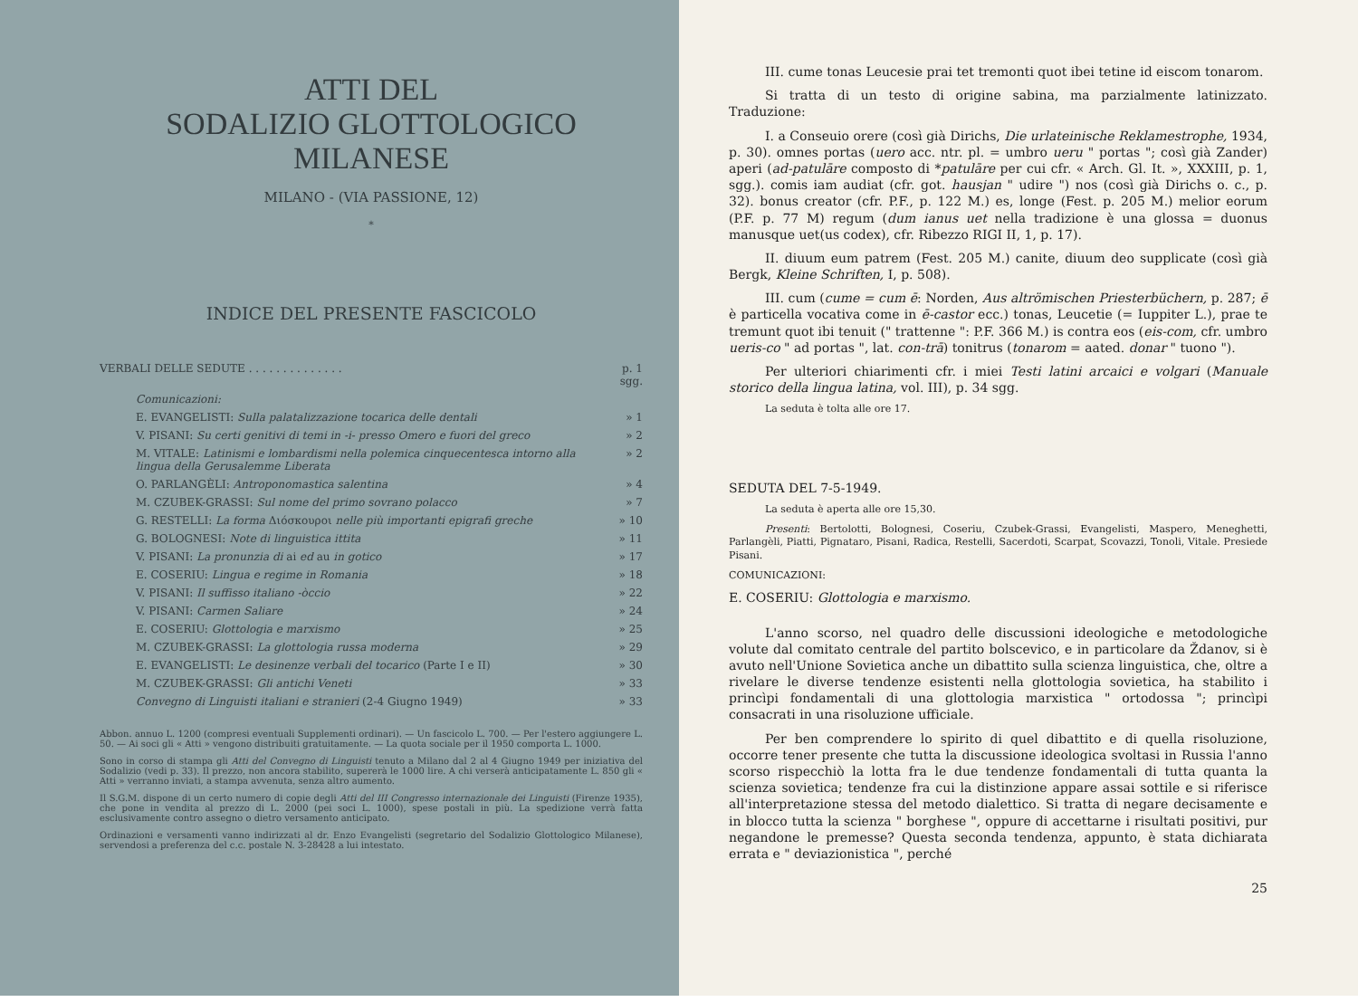ATTI DEL
SODALIZIO GLOTTOLOGICO MILANESE
MILANO - (VIA PASSIONE, 12)
*
INDICE DEL PRESENTE FASCICOLO
| VERBALI DELLE SEDUTE . . . . . . . . . . . . . . | p. 1 sgg. |
| Comunicazioni: | |
| E. EVANGELISTI: Sulla palatalizzazione tocarica delle dentali | » 1 |
| V. PISANI: Su certi genitivi di temi in -i- presso Omero e fuori del greco | » 2 |
| M. VITALE: Latinismi e lombardismi nella polemica cinquecentesca intorno alla lingua della Gerusalemme Liberata | » 2 |
| O. PARLANGÈLI: Antroponomastica salentina | » 4 |
| M. CZUBEK-GRASSI: Sul nome del primo sovrano polacco | » 7 |
| G. RESTELLI: La forma Διόσκουροι nelle più importanti epigrafi greche | » 10 |
| G. BOLOGNESI: Note di linguistica ittita | » 11 |
| V. PISANI: La pronunzia di ai ed au in gotico | » 17 |
| E. COSERIU: Lingua e regime in Romania | » 18 |
| V. PISANI: Il suffisso italiano -òccio | » 22 |
| V. PISANI: Carmen Saliare | » 24 |
| E. COSERIU: Glottologia e marxismo | » 25 |
| M. CZUBEK-GRASSI: La glottologia russa moderna | » 29 |
| E. EVANGELISTI: Le desinenze verbali del tocarico (Parte I e II) | » 30 |
| M. CZUBEK-GRASSI: Gli antichi Veneti | » 33 |
| Convegno di Linguisti italiani e stranieri (2-4 Giugno 1949) | » 33 |
Abbon. annuo L. 1200 (compresi eventuali Supplementi ordinari). — Un fascicolo L. 700. — Per l'estero aggiungere L. 50. — Ai soci gli « Atti » vengono distribuiti gratuitamente. — La quota sociale per il 1950 comporta L. 1000.
Sono in corso di stampa gli Atti del Convegno di Linguisti tenuto a Milano dal 2 al 4 Giugno 1949 per iniziativa del Sodalizio (vedi p. 33). Il prezzo, non ancora stabilito, supererà le 1000 lire. A chi verserà anticipatamente L. 850 gli « Atti » verranno inviati, a stampa avvenuta, senza altro aumento.
Il S.G.M. dispone di un certo numero di copie degli Atti del III Congresso internazionale dei Linguisti (Firenze 1935), che pone in vendita al prezzo di L. 2000 (pei soci L. 1000), spese postali in più. La spedizione verrà fatta esclusivamente contro assegno o dietro versamento anticipato.
Ordinazioni e versamenti vanno indirizzati al dr. Enzo Evangelisti (segretario del Sodalizio Glottologico Milanese), servendosi a preferenza del c.c. postale N. 3-28428 a lui intestato.
III. cume tonas Leucesie prai tet tremonti quot ibei tetine id eiscom tonarom.
Si tratta di un testo di origine sabina, ma parzialmente latinizzato. Traduzione:
I. a Conseuio orere (così già Dirichs, Die urlateinische Reklamestrophe, 1934, p. 30). omnes portas (uero acc. ntr. pl. = umbro ueru " portas "; così già Zander) aperi (ad-patulāre composto di *patulāre per cui cfr. « Arch. Gl. It. », XXXIII, p. 1, sgg.). comis iam audiat (cfr. got. hausjan " udire ") nos (così già Dirichs o. c., p. 32). bonus creator (cfr. P.F., p. 122 M.) es, longe (Fest. p. 205 M.) melior eorum (P.F. p. 77 M) regum (dum ianus uet nella tradizione è una glossa = duonus manusque uet(us codex), cfr. Ribezzo RIGI II, 1, p. 17).
II. diuum eum patrem (Fest. 205 M.) canite, diuum deo supplicate (così già Bergk, Kleine Schriften, I, p. 508).
III. cum (cume = cum ē: Norden, Aus altrömischen Priesterbüchern, p. 287; ē è particella vocativa come in ē-castor ecc.) tonas, Leucetie (= Iuppiter L.), prae te tremunt quot ibi tenuit (" trattenne ": P.F. 366 M.) is contra eos (eis-com, cfr. umbro ueris-co " ad portas ", lat. con-trā) tonitrus (tonarom = aated. donar " tuono ").
Per ulteriori chiarimenti cfr. i miei Testi latini arcaici e volgari (Manuale storico della lingua latina, vol. III), p. 34 sgg.
La seduta è tolta alle ore 17.
SEDUTA DEL 7-5-1949.
La seduta è aperta alle ore 15,30.
Presenti: Bertolotti, Bolognesi, Coseriu, Czubek-Grassi, Evangelisti, Maspero, Meneghetti, Parlangèli, Piatti, Pignataro, Pisani, Radica, Restelli, Sacerdoti, Scarpat, Scovazzi, Tonoli, Vitale. Presiede Pisani.
COMUNICAZIONI:
E. COSERIU: Glottologia e marxismo.
L'anno scorso, nel quadro delle discussioni ideologiche e metodologiche volute dal comitato centrale del partito bolscevico, e in particolare da Ždanov, si è avuto nell'Unione Sovietica anche un dibattito sulla scienza linguistica, che, oltre a rivelare le diverse tendenze esistenti nella glottologia sovietica, ha stabilito i princìpi fondamentali di una glottologia marxistica " ortodossa "; princìpi consacrati in una risoluzione ufficiale.
Per ben comprendere lo spirito di quel dibattito e di quella risoluzione, occorre tener presente che tutta la discussione ideologica svoltasi in Russia l'anno scorso rispecchiò la lotta fra le due tendenze fondamentali di tutta quanta la scienza sovietica; tendenze fra cui la distinzione appare assai sottile e si riferisce all'interpretazione stessa del metodo dialettico. Si tratta di negare decisamente e in blocco tutta la scienza " borghese ", oppure di accettarne i risultati positivi, pur negandone le premesse? Questa seconda tendenza, appunto, è stata dichiarata errata e " deviazionistica ", perché
25